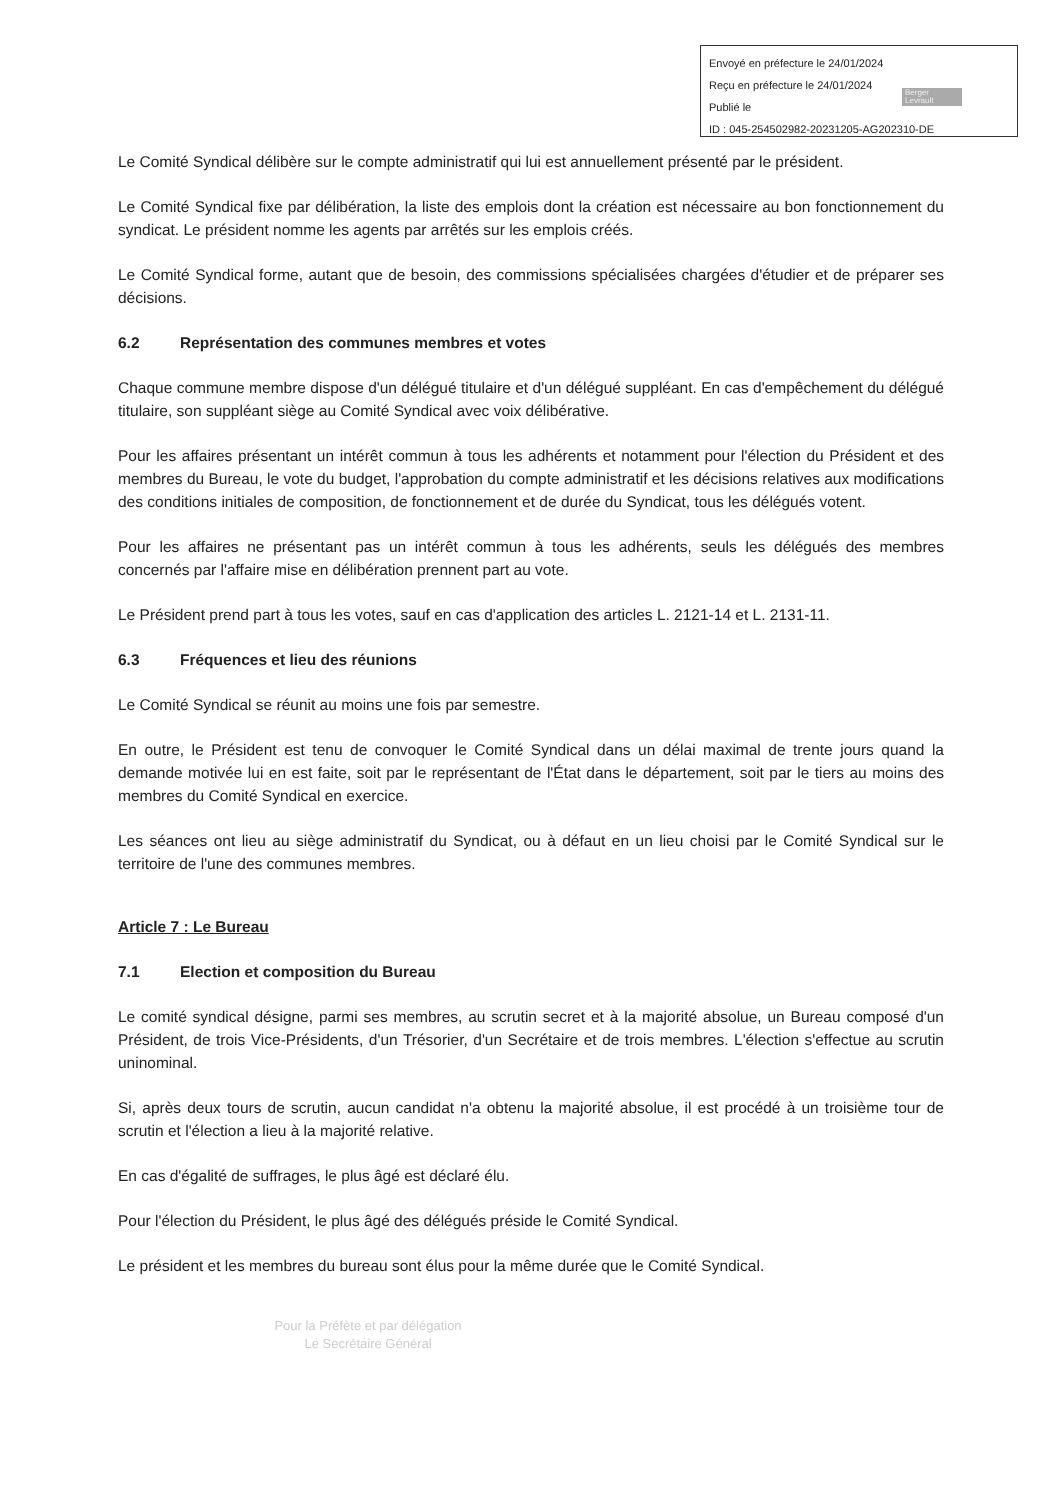Envoyé en préfecture le 24/01/2024
Reçu en préfecture le 24/01/2024
Publié le
ID : 045-254502982-20231205-AG202310-DE
Berger Levrault
Le Comité Syndical délibère sur le compte administratif qui lui est annuellement présenté par le président.
Le Comité Syndical fixe par délibération, la liste des emplois dont la création est nécessaire au bon fonctionnement du syndicat. Le président nomme les agents par arrêtés sur les emplois créés.
Le Comité Syndical forme, autant que de besoin, des commissions spécialisées chargées d'étudier et de préparer ses décisions.
6.2 Représentation des communes membres et votes
Chaque commune membre dispose d'un délégué titulaire et d'un délégué suppléant. En cas d'empêchement du délégué titulaire, son suppléant siège au Comité Syndical avec voix délibérative.
Pour les affaires présentant un intérêt commun à tous les adhérents et notamment pour l'élection du Président et des membres du Bureau, le vote du budget, l'approbation du compte administratif et les décisions relatives aux modifications des conditions initiales de composition, de fonctionnement et de durée du Syndicat, tous les délégués votent.
Pour les affaires ne présentant pas un intérêt commun à tous les adhérents, seuls les délégués des membres concernés par l'affaire mise en délibération prennent part au vote.
Le Président prend part à tous les votes, sauf en cas d'application des articles L. 2121-14 et L. 2131-11.
6.3 Fréquences et lieu des réunions
Le Comité Syndical se réunit au moins une fois par semestre.
En outre, le Président est tenu de convoquer le Comité Syndical dans un délai maximal de trente jours quand la demande motivée lui en est faite, soit par le représentant de l'État dans le département, soit par le tiers au moins des membres du Comité Syndical en exercice.
Les séances ont lieu au siège administratif du Syndicat, ou à défaut en un lieu choisi par le Comité Syndical sur le territoire de l'une des communes membres.
Article 7 : Le Bureau
7.1 Election et composition du Bureau
Le comité syndical désigne, parmi ses membres, au scrutin secret et à la majorité absolue, un Bureau composé d'un Président, de trois Vice-Présidents, d'un Trésorier, d'un Secrétaire et de trois membres. L'élection s'effectue au scrutin uninominal.
Si, après deux tours de scrutin, aucun candidat n'a obtenu la majorité absolue, il est procédé à un troisième tour de scrutin et l'élection a lieu à la majorité relative.
En cas d'égalité de suffrages, le plus âgé est déclaré élu.
Pour l'élection du Président, le plus âgé des délégués préside le Comité Syndical.
Le président et les membres du bureau sont élus pour la même durée que le Comité Syndical.
Pour la Préfète et par délégation
Le Secrétaire Général